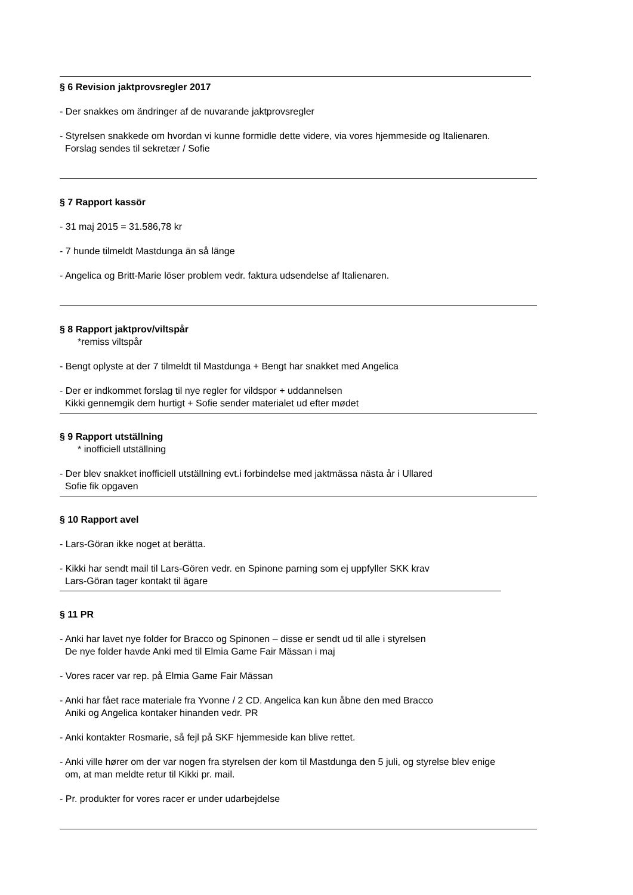§ 6 Revision jaktprovsregler 2017
- Der snakkes om ändringer af de nuvarande jaktprovsregler
- Styrelsen snakkede om hvordan vi kunne formidle dette videre, via vores hjemmeside og Italienaren.
Forslag sendes til sekretær / Sofie
§ 7 Rapport kassör
- 31 maj 2015 = 31.586,78 kr
- 7 hunde tilmeldt Mastdunga än så länge
- Angelica og Britt-Marie löser problem vedr. faktura udsendelse af Italienaren.
§ 8 Rapport jaktprov/viltspår
*remiss viltspår
- Bengt oplyste at der 7 tilmeldt til Mastdunga + Bengt har snakket med Angelica
- Der er indkommet forslag til nye regler for vildspor + uddannelsen
Kikki gennemgik dem hurtigt + Sofie sender materialet ud efter mødet
§ 9 Rapport utställning
* inofficiell utställning
- Der blev snakket inofficiell utställning evt.i forbindelse med jaktmässa nästa år i Ullared
Sofie fik opgaven
§ 10 Rapport avel
- Lars-Göran ikke noget at berätta.
- Kikki har sendt mail til Lars-Gören vedr. en Spinone parning som ej uppfyller SKK krav
Lars-Göran tager kontakt til ägare
§ 11 PR
- Anki har lavet nye folder for Bracco og Spinonen – disse er sendt ud til alle i styrelsen
De nye folder havde Anki med til Elmia Game Fair Mässan i maj
- Vores racer var rep. på Elmia Game Fair Mässan
- Anki har fået race materiale fra Yvonne / 2 CD. Angelica kan kun åbne den med Bracco
Aniki og Angelica kontaker hinanden vedr. PR
- Anki kontakter Rosmarie, så fejl på SKF hjemmeside kan blive rettet.
- Anki ville hører om der var nogen fra styrelsen der kom til Mastdunga den 5 juli, og styrelse blev enige
om, at man meldte retur til Kikki pr. mail.
- Pr. produkter for vores racer er under udarbejdelse